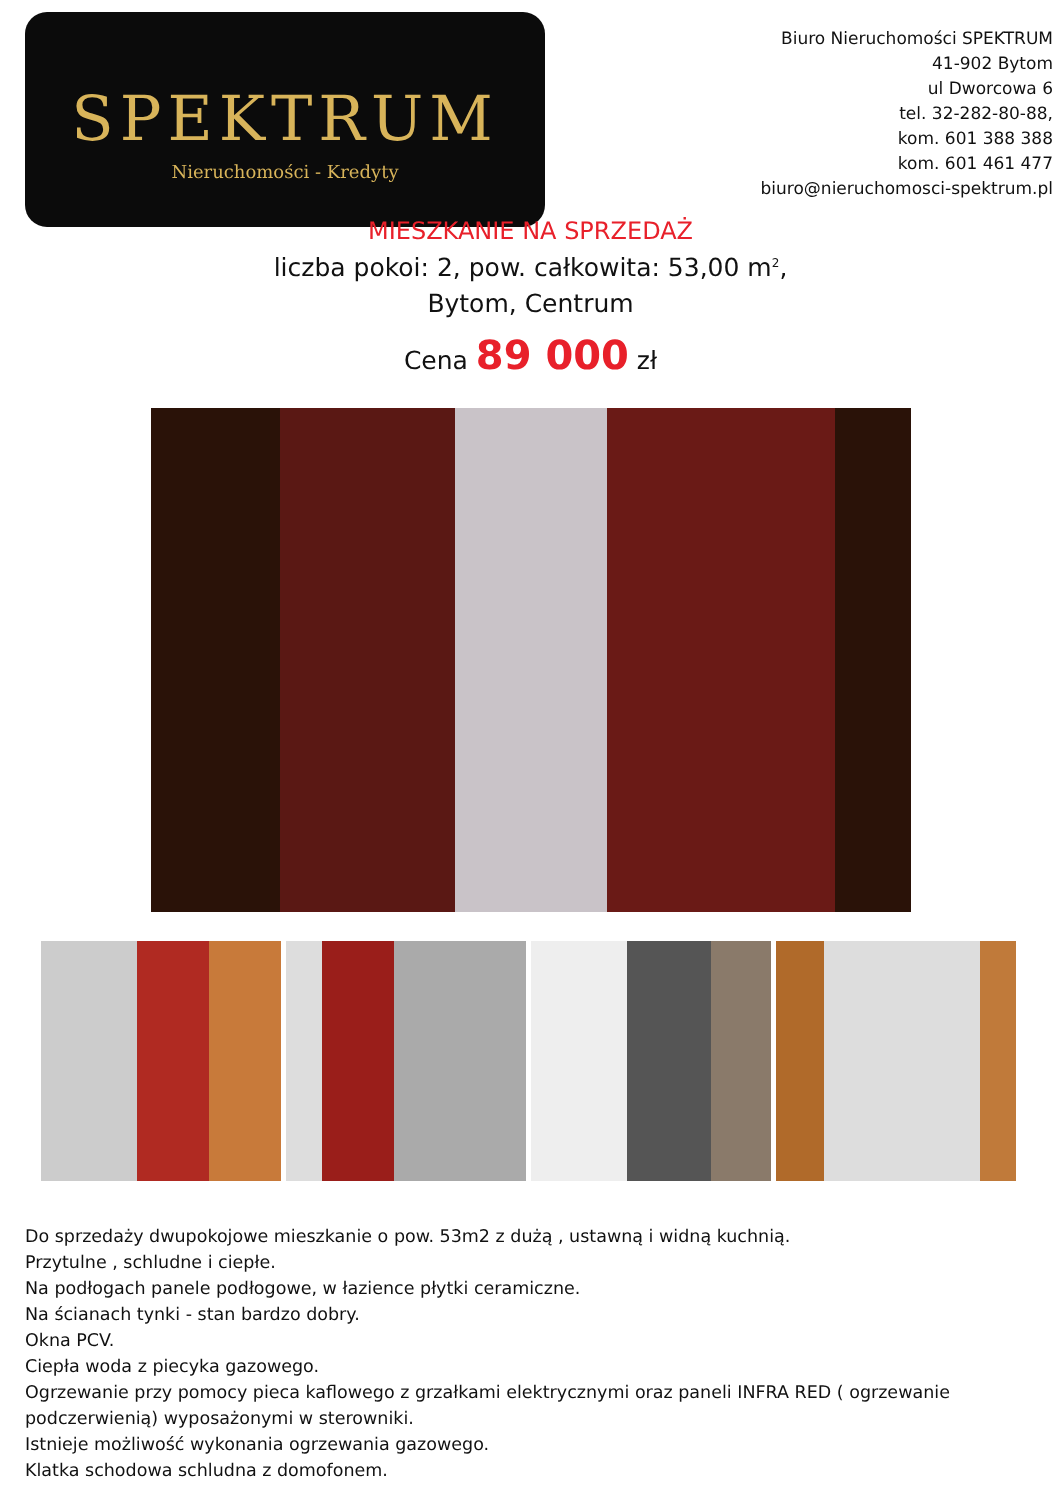SPEKTRUM
Nieruchomości - Kredyty
Biuro Nieruchomości SPEKTRUM
41-902 Bytom
ul Dworcowa 6
tel. 32-282-80-88,
kom. 601 388 388
kom. 601 461 477
biuro@nieruchomosci-spektrum.pl
MIESZKANIE NA SPRZEDAŻ
liczba pokoi: 2, pow. całkowita: 53,00 m<sup>2</sup>,
Bytom, Centrum
Cena 89 000 zł
Do sprzedaży dwupokojowe mieszkanie o pow. 53m2 z dużą , ustawną i widną kuchnią.
Przytulne , schludne i ciepłe.
Na podłogach panele podłogowe, w łazience płytki ceramiczne.
Na ścianach tynki - stan bardzo dobry.
Okna PCV.
Ciepła woda z piecyka gazowego.
Ogrzewanie przy pomocy pieca kaflowego z grzałkami elektrycznymi oraz paneli INFRA RED ( ogrzewanie podczerwienią) wyposażonymi w sterowniki.
Istnieje możliwość wykonania ogrzewania gazowego.
Klatka schodowa schludna z domofonem.